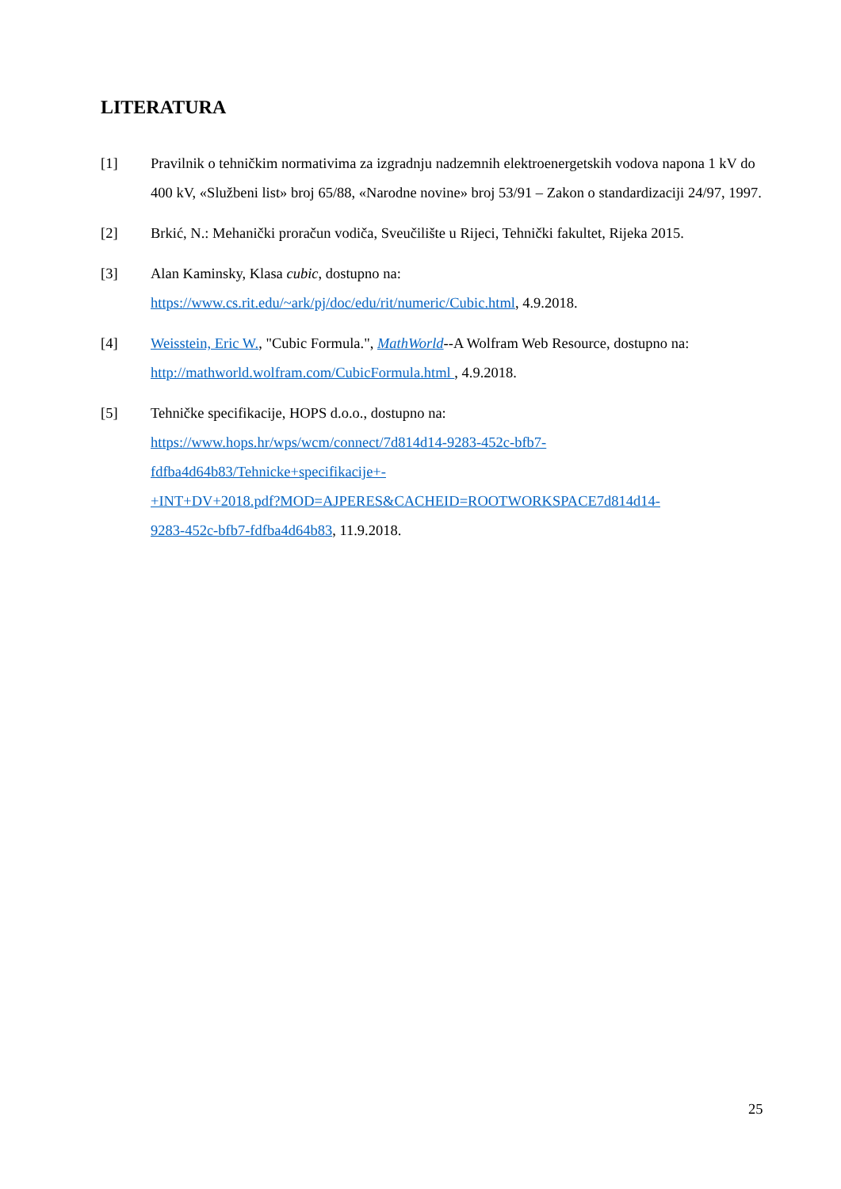LITERATURA
[1] Pravilnik o tehničkim normativima za izgradnju nadzemnih elektroenergetskih vodova napona 1 kV do 400 kV, «Službeni list» broj 65/88, «Narodne novine» broj 53/91 – Zakon o standardizaciji 24/97, 1997.
[2] Brkić, N.: Mehanički proračun vodiča, Sveučilište u Rijeci, Tehnički fakultet, Rijeka 2015.
[3] Alan Kaminsky, Klasa cubic, dostupno na:
https://www.cs.rit.edu/~ark/pj/doc/edu/rit/numeric/Cubic.html, 4.9.2018.
[4] Weisstein, Eric W., "Cubic Formula.", MathWorld--A Wolfram Web Resource, dostupno na: http://mathworld.wolfram.com/CubicFormula.html , 4.9.2018.
[5] Tehničke specifikacije, HOPS d.o.o., dostupno na:
https://www.hops.hr/wps/wcm/connect/7d814d14-9283-452c-bfb7-
fdfba4d64b83/Tehnicke+specifikacije+-
+INT+DV+2018.pdf?MOD=AJPERES&CACHEID=ROOTWORKSPACE7d814d14-
9283-452c-bfb7-fdfba4d64b83, 11.9.2018.
25